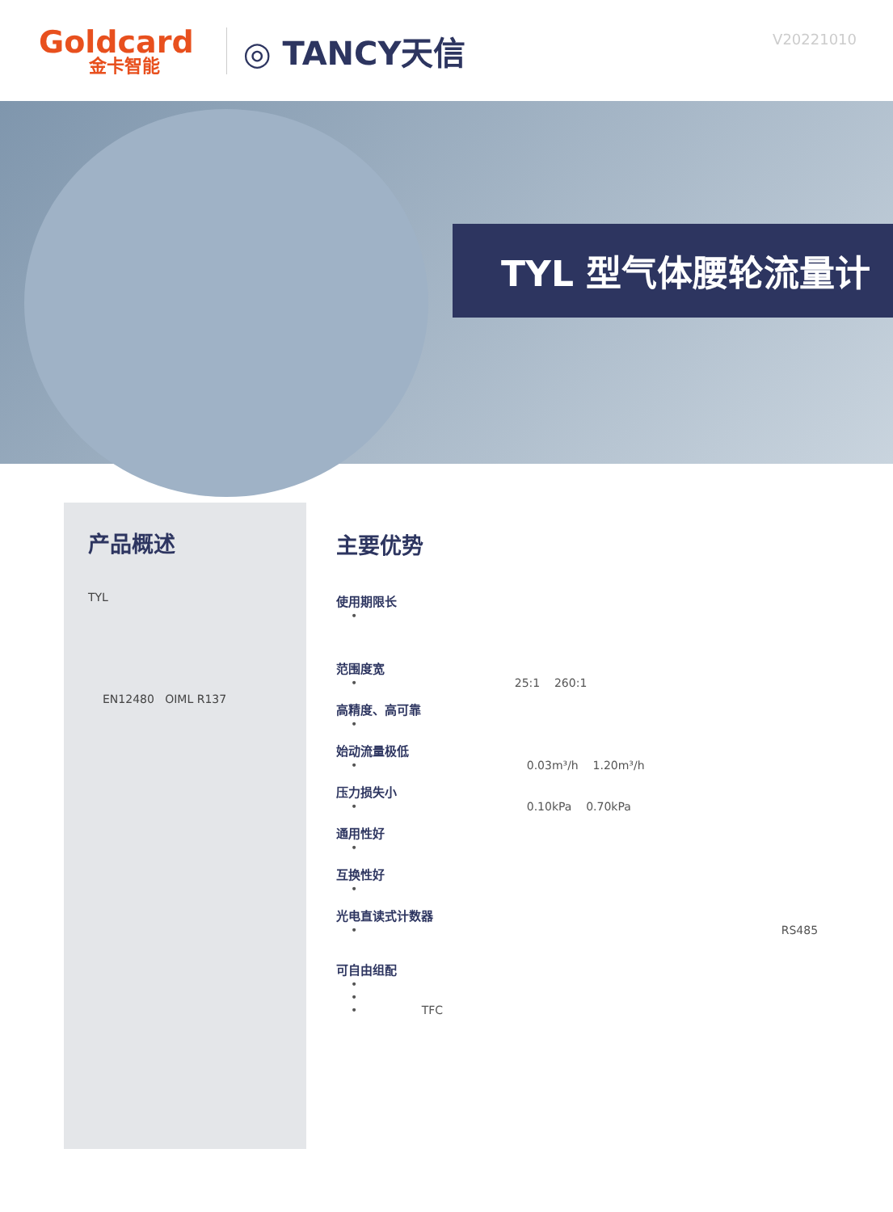Goldcard
金卡智能
◎ TANCY天信
V20221010
TYL 型气体腰轮流量计
产品概述
TYL
EN12480 OIML R137
主要优势
使用期限长
•
范围度宽
• 25:1 260:1
高精度、高可靠
•
始动流量极低
• 0.03m³/h 1.20m³/h
压力损失小
• 0.10kPa 0.70kPa
通用性好
•
互换性好
•
光电直读式计数器
• RS485
可自由组配
•
•
• TFC